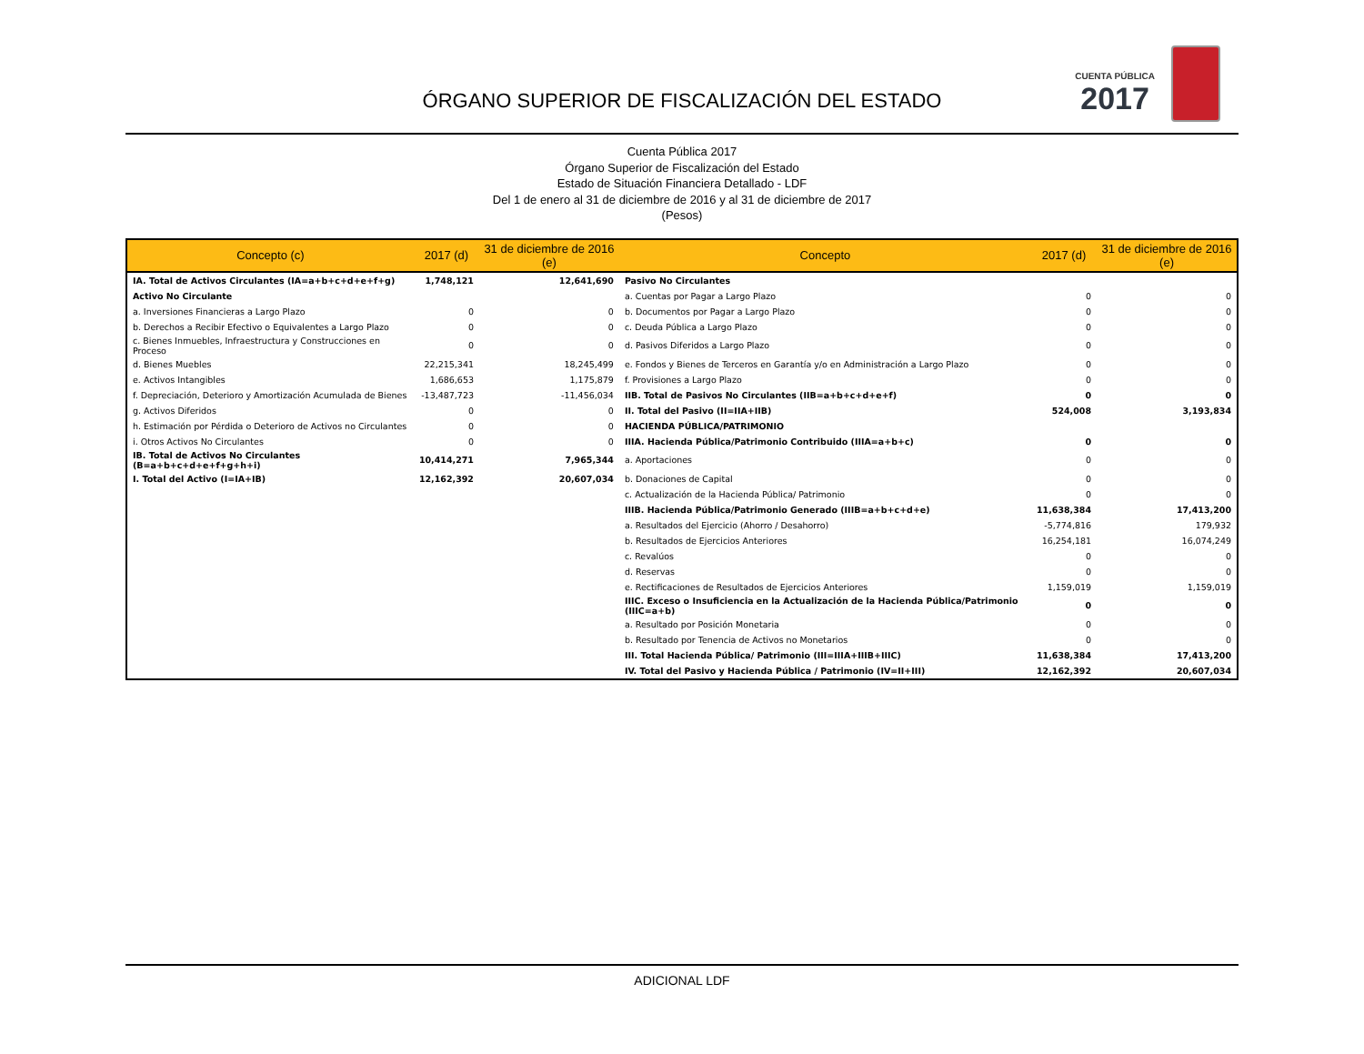ÓRGANO SUPERIOR DE FISCALIZACIÓN DEL ESTADO
CUENTA PÚBLICA
2017
Cuenta Pública 2017
Órgano Superior de Fiscalización del Estado
Estado de Situación Financiera Detallado - LDF
Del 1 de enero al 31 de diciembre de 2016 y al 31 de diciembre de 2017
(Pesos)
| Concepto (c) | 2017 (d) | 31 de diciembre de 2016 (e) | Concepto | 2017 (d) | 31 de diciembre de 2016 (e) |
| --- | --- | --- | --- | --- | --- |
| IA. Total de Activos Circulantes (IA=a+b+c+d+e+f+g) | 1,748,121 | 12,641,690 | Pasivo No Circulantes | | |
| Activo No Circulante | | | a. Cuentas por Pagar a Largo Plazo | 0 | 0 |
| a. Inversiones Financieras a Largo Plazo | 0 | 0 | b. Documentos por Pagar a Largo Plazo | 0 | 0 |
| b. Derechos a Recibir Efectivo o Equivalentes a Largo Plazo | 0 | 0 | c. Deuda Pública a Largo Plazo | 0 | 0 |
| c. Bienes Inmuebles, Infraestructura y Construcciones en Proceso | 0 | 0 | d. Pasivos Diferidos a Largo Plazo | 0 | 0 |
| d. Bienes Muebles | 22,215,341 | 18,245,499 | e. Fondos y Bienes de Terceros en Garantía y/o en Administración a Largo Plazo | 0 | 0 |
| e. Activos Intangibles | 1,686,653 | 1,175,879 | f. Provisiones a Largo Plazo | 0 | 0 |
| f. Depreciación, Deterioro y Amortización Acumulada de Bienes | -13,487,723 | -11,456,034 | IIB. Total de Pasivos No Circulantes (IIB=a+b+c+d+e+f) | 0 | 0 |
| g. Activos Diferidos | 0 | 0 | II. Total del Pasivo (II=IIA+IIB) | 524,008 | 3,193,834 |
| h. Estimación por Pérdida o Deterioro de Activos no Circulantes | 0 | 0 | HACIENDA PÚBLICA/PATRIMONIO | | |
| i. Otros Activos No Circulantes | 0 | 0 | IIIA. Hacienda Pública/Patrimonio Contribuido (IIIA=a+b+c) | 0 | 0 |
| IB. Total de Activos No Circulantes (B=a+b+c+d+e+f+g+h+i) | 10,414,271 | 7,965,344 | a. Aportaciones | 0 | 0 |
| I. Total del Activo (I=IA+IB) | 12,162,392 | 20,607,034 | b. Donaciones de Capital | 0 | 0 |
| | | | c. Actualización de la Hacienda Pública/ Patrimonio | 0 | 0 |
| | | | IIIB. Hacienda Pública/Patrimonio Generado (IIIB=a+b+c+d+e) | 11,638,384 | 17,413,200 |
| | | | a. Resultados del Ejercicio (Ahorro / Desahorro) | -5,774,816 | 179,932 |
| | | | b. Resultados de Ejercicios Anteriores | 16,254,181 | 16,074,249 |
| | | | c. Revalúos | 0 | 0 |
| | | | d. Reservas | 0 | 0 |
| | | | e. Rectificaciones de Resultados de Ejercicios Anteriores | 1,159,019 | 1,159,019 |
| | | | IIIC. Exceso o Insuficiencia en la Actualización de la Hacienda Pública/Patrimonio (IIIC=a+b) | 0 | 0 |
| | | | a. Resultado por Posición Monetaria | 0 | 0 |
| | | | b. Resultado por Tenencia de Activos no Monetarios | 0 | 0 |
| | | | III. Total Hacienda Pública/ Patrimonio (III=IIIA+IIIB+IIIC) | 11,638,384 | 17,413,200 |
| | | | IV. Total del Pasivo y Hacienda Pública / Patrimonio (IV=II+III) | 12,162,392 | 20,607,034 |
ADICIONAL LDF